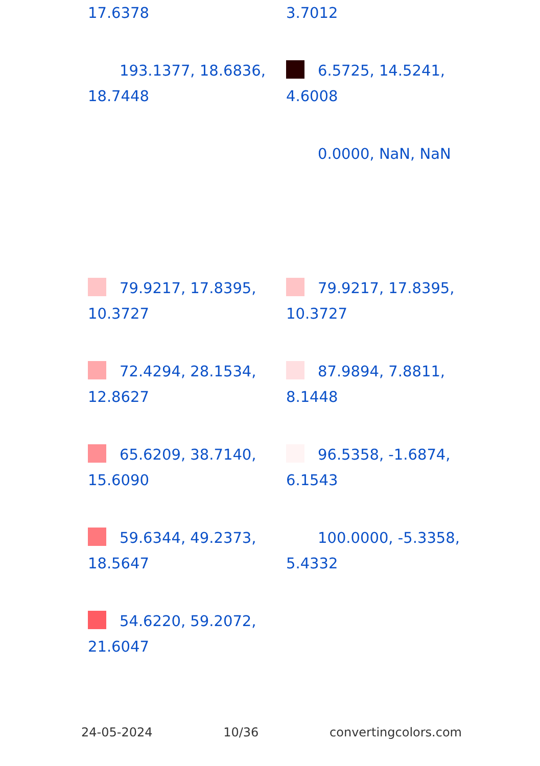17.6378 3.7012
193.1377, 18.6836, 18.7448
6.5725, 14.5241, 4.6008
0.0000, NaN, NaN
79.9217, 17.8395, 10.3727
79.9217, 17.8395, 10.3727
72.4294, 28.1534, 12.8627
87.9894, 7.8811, 8.1448
65.6209, 38.7140, 15.6090
96.5358, -1.6874, 6.1543
59.6344, 49.2373, 18.5647
100.0000, -5.3358, 5.4332
54.6220, 59.2072, 21.6047
24-05-2024 10/36 convertingcolors.com